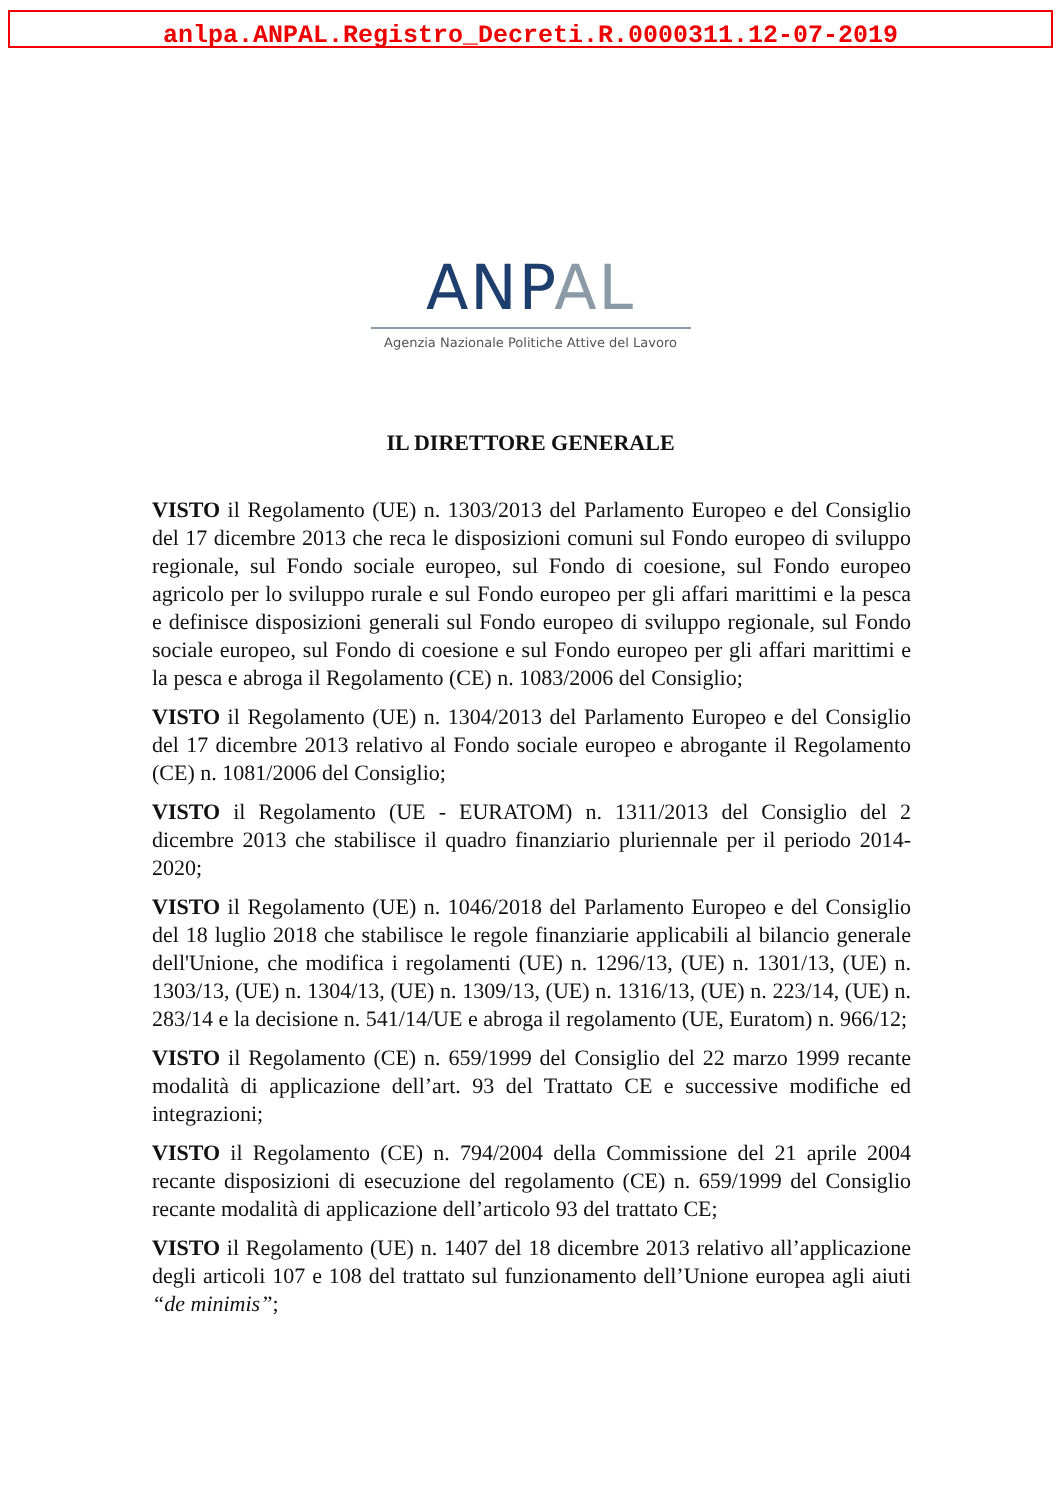anlpa.ANPAL.Registro_Decreti.R.0000311.12-07-2019
ANP AL
Agenzia Nazionale Politiche Attive del Lavoro
IL DIRETTORE GENERALE
VISTO il Regolamento (UE) n. 1303/2013 del Parlamento Europeo e del Consiglio del 17 dicembre 2013 che reca le disposizioni comuni sul Fondo europeo di sviluppo regionale, sul Fondo sociale europeo, sul Fondo di coesione, sul Fondo europeo agricolo per lo sviluppo rurale e sul Fondo europeo per gli affari marittimi e la pesca e definisce disposizioni generali sul Fondo europeo di sviluppo regionale, sul Fondo sociale europeo, sul Fondo di coesione e sul Fondo europeo per gli affari marittimi e la pesca e abroga il Regolamento (CE) n. 1083/2006 del Consiglio;
VISTO il Regolamento (UE) n. 1304/2013 del Parlamento Europeo e del Consiglio del 17 dicembre 2013 relativo al Fondo sociale europeo e abrogante il Regolamento (CE) n. 1081/2006 del Consiglio;
VISTO il Regolamento (UE - EURATOM) n. 1311/2013 del Consiglio del 2 dicembre 2013 che stabilisce il quadro finanziario pluriennale per il periodo 2014-2020;
VISTO il Regolamento (UE) n. 1046/2018 del Parlamento Europeo e del Consiglio del 18 luglio 2018 che stabilisce le regole finanziarie applicabili al bilancio generale dell'Unione, che modifica i regolamenti (UE) n. 1296/13, (UE) n. 1301/13, (UE) n. 1303/13, (UE) n. 1304/13, (UE) n. 1309/13, (UE) n. 1316/13, (UE) n. 223/14, (UE) n. 283/14 e la decisione n. 541/14/UE e abroga il regolamento (UE, Euratom) n. 966/12;
VISTO il Regolamento (CE) n. 659/1999 del Consiglio del 22 marzo 1999 recante modalità di applicazione dell’art. 93 del Trattato CE e successive modifiche ed integrazioni;
VISTO il Regolamento (CE) n. 794/2004 della Commissione del 21 aprile 2004 recante disposizioni di esecuzione del regolamento (CE) n. 659/1999 del Consiglio recante modalità di applicazione dell’articolo 93 del trattato CE;
VISTO il Regolamento (UE) n. 1407 del 18 dicembre 2013 relativo all’applicazione degli articoli 107 e 108 del trattato sul funzionamento dell’Unione europea agli aiuti “de minimis”;